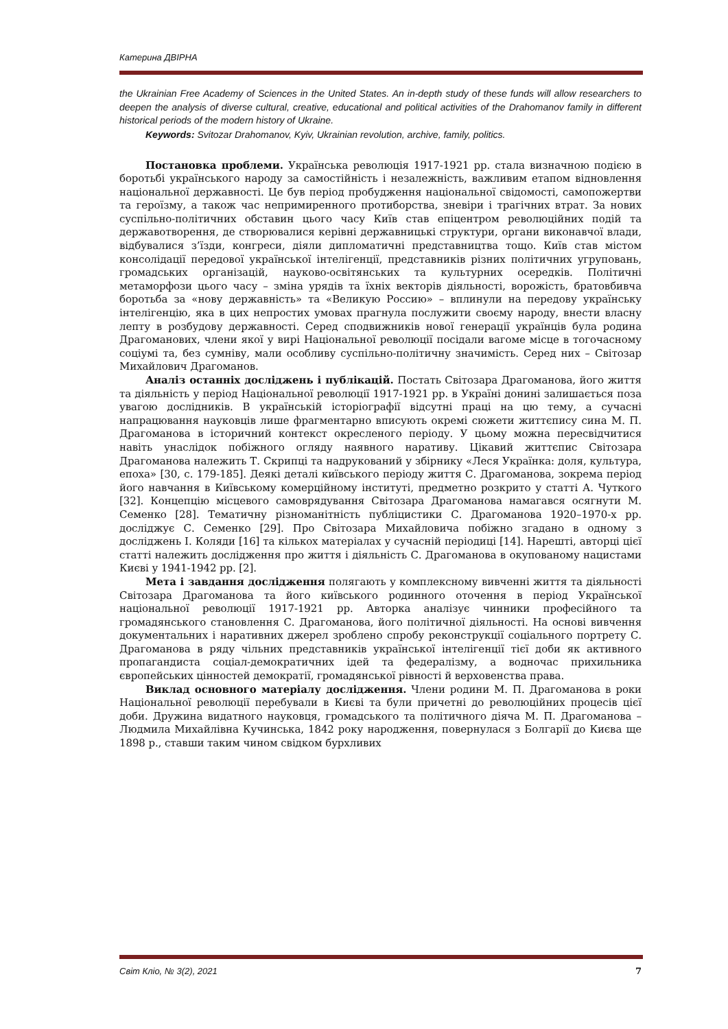Катерина ДВІРНА
the Ukrainian Free Academy of Sciences in the United States. An in-depth study of these funds will allow researchers to deepen the analysis of diverse cultural, creative, educational and political activities of the Drahomanov family in different historical periods of the modern history of Ukraine.
Keywords: Svitozar Drahomanov, Kyiv, Ukrainian revolution, archive, family, politics.
Постановка проблеми. Українська революція 1917-1921 рр. стала визначною подією в боротьбі українського народу за самостійність і незалежність, важливим етапом відновлення національної державності. Це був період пробудження національної свідомості, самопожертви та героїзму, а також час непримиренного протиборства, зневіри і трагічних втрат. За нових суспільно-політичних обставин цього часу Київ став епіцентром революційних подій та державотворення, де створювалися керівні державницькі структури, органи виконавчої влади, відбувалися з’їзди, конгреси, діяли дипломатичні представництва тощо. Київ став містом консолідації передової української інтелігенції, представників різних політичних угруповань, громадських організацій, науково-освітянських та культурних осередків. Політичні метаморфози цього часу – зміна урядів та їхніх векторів діяльності, ворожість, братовбивча боротьба за «нову державність» та «Великую Россию» – вплинули на передову українську інтелігенцію, яка в цих непростих умовах прагнула послужити своєму народу, внести власну лепту в розбудову державності. Серед сподвижників нової генерації українців була родина Драгоманових, члени якої у вирі Національної революції посідали вагоме місце в тогочасному соціумі та, без сумніву, мали особливу суспільно-політичну значимість. Серед них – Світозар Михайлович Драгоманов.
Аналіз останніх досліджень і публікацій. Постать Світозара Драгоманова, його життя та діяльність у період Національної революції 1917-1921 рр. в Україні донині залишається поза увагою дослідників. В українській історіографії відсутні праці на цю тему, а сучасні напрацювання науковців лише фрагментарно вписують окремі сюжети життєпису сина М. П. Драгоманова в історичний контекст окресленого періоду. У цьому можна пересвідчитися навіть унаслідок побіжного огляду наявного наративу. Цікавий життєпис Світозара Драгоманова належить Т. Скрипці та надрукований у збірнику «Леся Українка: доля, культура, епоха» [30, с. 179-185]. Деякі деталі київського періоду життя С. Драгоманова, зокрема період його навчання в Київському комерційному інституті, предметно розкрито у статті А. Чуткого [32]. Концепцію місцевого самоврядування Світозара Драгоманова намагався осягнути М. Семенко [28]. Тематичну різноманітність публіцистики С. Драгоманова 1920–1970-х рр. досліджує С. Семенко [29]. Про Світозара Михайловича побіжно згадано в одному з досліджень І. Коляди [16] та кількох матеріалах у сучасній періодиці [14]. Нарешті, авторці цієї статті належить дослідження про життя і діяльність С. Драгоманова в окупованому нацистами Києві у 1941-1942 рр. [2].
Мета і завдання дослідження полягають у комплексному вивченні життя та діяльності Світозара Драгоманова та його київського родинного оточення в період Української національної революції 1917-1921 рр. Авторка аналізує чинники професійного та громадянського становлення С. Драгоманова, його політичної діяльності. На основі вивчення документальних і наративних джерел зроблено спробу реконструкції соціального портрету С. Драгоманова в ряду чільних представників української інтелігенції тієї доби як активного пропагандиста соціал-демократичних ідей та федералізму, а водночас прихильника європейських цінностей демократії, громадянської рівності й верховенства права.
Виклад основного матеріалу дослідження. Члени родини М. П. Драгоманова в роки Національної революції перебували в Києві та були причетні до революційних процесів цієї доби. Дружина видатного науковця, громадського та політичного діяча М. П. Драгоманова – Людмила Михайлівна Кучинська, 1842 року народження, повернулася з Болгарії до Києва ще 1898 р., ставши таким чином свідком бурхливих
Світ Кліо, № 3(2), 2021 7